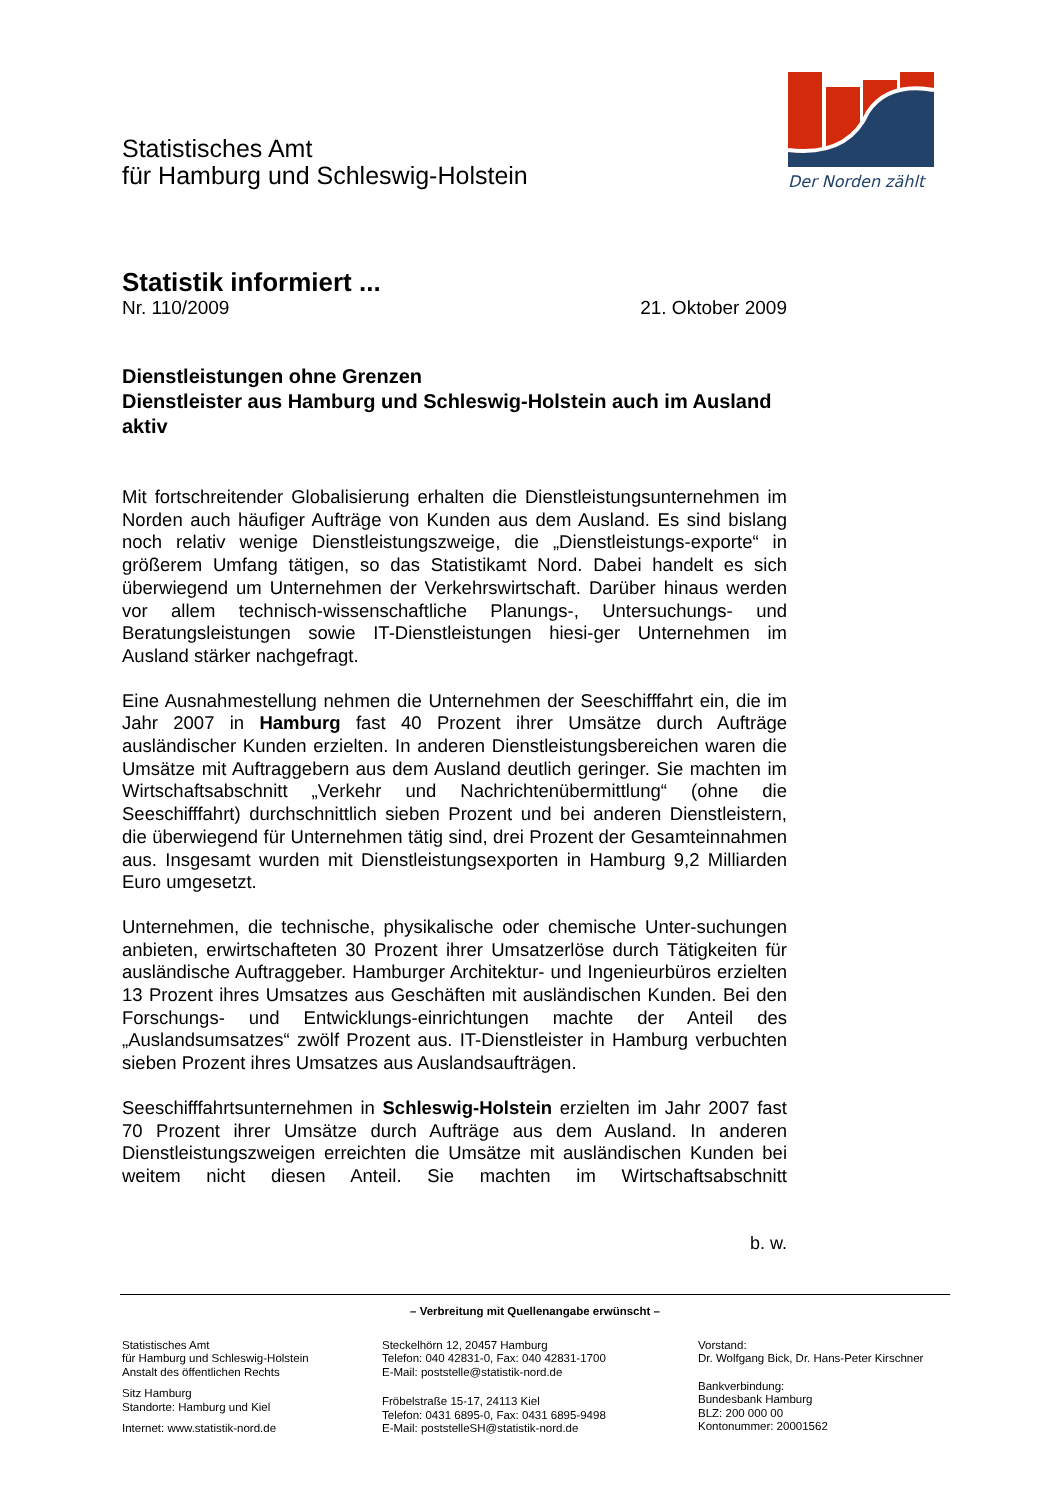Der Norden zählt
Statistisches Amt
für Hamburg und Schleswig-Holstein
Statistik informiert ...
Nr. 110/2009 21. Oktober 2009
Dienstleistungen ohne Grenzen
Dienstleister aus Hamburg und Schleswig-Holstein auch im Ausland aktiv
Mit fortschreitender Globalisierung erhalten die Dienstleistungsunternehmen im Norden auch häufiger Aufträge von Kunden aus dem Ausland. Es sind bislang noch relativ wenige Dienstleistungszweige, die „Dienstleistungs-exporte“ in größerem Umfang tätigen, so das Statistikamt Nord. Dabei handelt es sich überwiegend um Unternehmen der Verkehrswirtschaft. Darüber hinaus werden vor allem technisch-wissenschaftliche Planungs-, Untersuchungs- und Beratungsleistungen sowie IT-Dienstleistungen hiesi-ger Unternehmen im Ausland stärker nachgefragt.
Eine Ausnahmestellung nehmen die Unternehmen der Seeschifffahrt ein, die im Jahr 2007 in Hamburg fast 40 Prozent ihrer Umsätze durch Aufträge ausländischer Kunden erzielten. In anderen Dienstleistungsbereichen waren die Umsätze mit Auftraggebern aus dem Ausland deutlich geringer. Sie machten im Wirtschaftsabschnitt „Verkehr und Nachrichtenübermittlung“ (ohne die Seeschifffahrt) durchschnittlich sieben Prozent und bei anderen Dienstleistern, die überwiegend für Unternehmen tätig sind, drei Prozent der Gesamteinnahmen aus. Insgesamt wurden mit Dienstleistungsexporten in Hamburg 9,2 Milliarden Euro umgesetzt.
Unternehmen, die technische, physikalische oder chemische Unter-suchungen anbieten, erwirtschafteten 30 Prozent ihrer Umsatzerlöse durch Tätigkeiten für ausländische Auftraggeber. Hamburger Architektur- und Ingenieurbüros erzielten 13 Prozent ihres Umsatzes aus Geschäften mit ausländischen Kunden. Bei den Forschungs- und Entwicklungs-einrichtungen machte der Anteil des „Auslandsumsatzes“ zwölf Prozent aus. IT-Dienstleister in Hamburg verbuchten sieben Prozent ihres Umsatzes aus Auslandsaufträgen.
Seeschifffahrtsunternehmen in Schleswig-Holstein erzielten im Jahr 2007 fast 70 Prozent ihrer Umsätze durch Aufträge aus dem Ausland. In anderen Dienstleistungszweigen erreichten die Umsätze mit ausländischen Kunden bei weitem nicht diesen Anteil. Sie machten im Wirtschaftsabschnitt
b. w.
– Verbreitung mit Quellenangabe erwünscht –
Statistisches Amt
für Hamburg und Schleswig-Holstein
Anstalt des öffentlichen Rechts
Sitz Hamburg
Standorte: Hamburg und Kiel
Internet: www.statistik-nord.de
Steckelhörn 12, 20457 Hamburg
Telefon: 040 42831-0, Fax: 040 42831-1700
E-Mail: poststelle@statistik-nord.de
Fröbelstraße 15-17, 24113 Kiel
Telefon: 0431 6895-0, Fax: 0431 6895-9498
E-Mail: poststelleSH@statistik-nord.de
Vorstand:
Dr. Wolfgang Bick, Dr. Hans-Peter Kirschner
Bankverbindung:
Bundesbank Hamburg
BLZ: 200 000 00
Kontonummer: 20001562